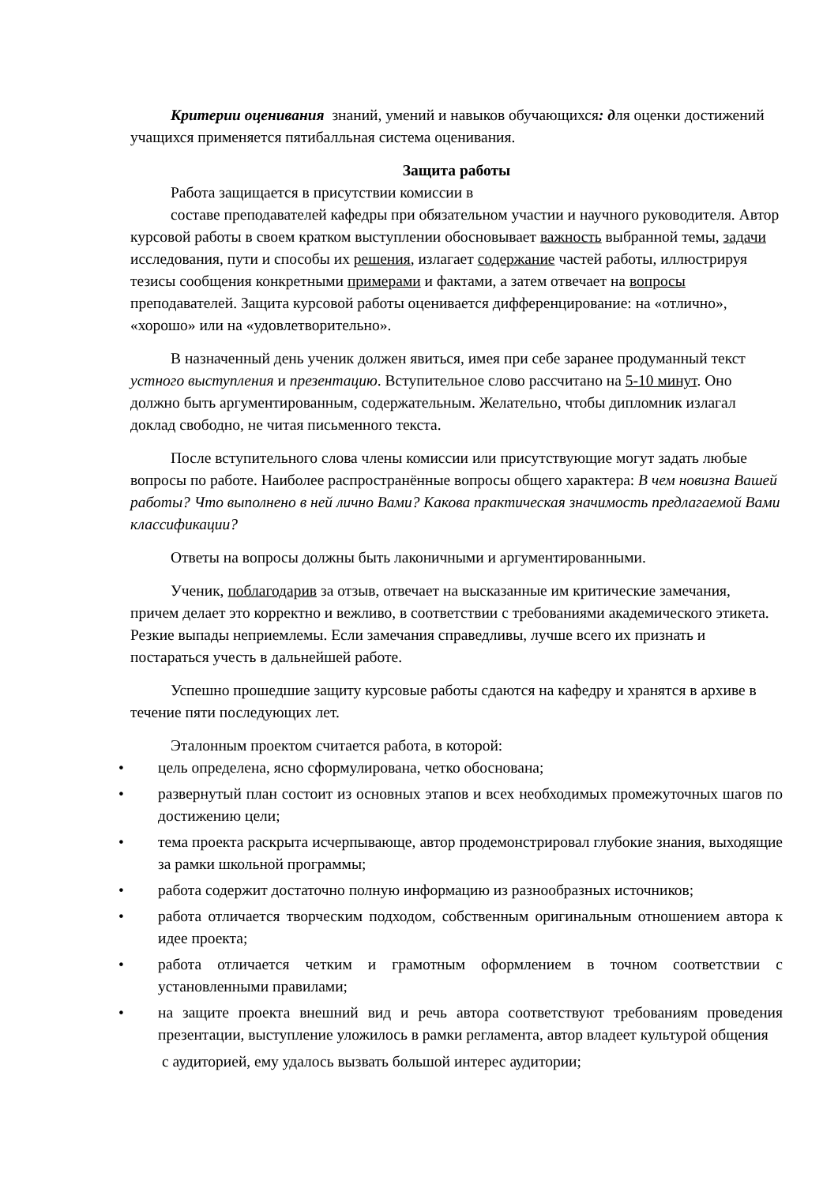Критерии оценивания знаний, умений и навыков обучающихся: для оценки достижений учащихся применяется пятибалльная система оценивания.
Защита работы
Работа защищается в присутствии комиссии в
составе преподавателей кафедры при обязательном участии и научного руководителя. Автор курсовой работы в своем кратком выступлении обосновывает важность выбранной темы, задачи исследования, пути и способы их решения, излагает содержание частей работы, иллюстрируя тезисы сообщения конкретными примерами и фактами, а затем отвечает на вопросы преподавателей. Защита курсовой работы оценивается дифференцирование: на «отлично», «хорошо» или на «удовлетворительно».
В назначенный день ученик должен явиться, имея при себе заранее продуманный текст устного выступления и презентацию. Вступительное слово рассчитано на 5-10 минут. Оно должно быть аргументированным, содержательным. Желательно, чтобы дипломник излагал доклад свободно, не читая письменного текста.
После вступительного слова члены комиссии или присутствующие могут задать любые вопросы по работе. Наиболее распространённые вопросы общего характера: В чем новизна Вашей работы? Что выполнено в ней лично Вами? Какова практическая значимость предлагаемой Вами классификации?
Ответы на вопросы должны быть лаконичными и аргументированными.
Ученик, поблагодарив за отзыв, отвечает на высказанные им критические замечания, причем делает это корректно и вежливо, в соответствии с требованиями академического этикета. Резкие выпады неприемлемы. Если замечания справедливы, лучше всего их признать и постараться учесть в дальнейшей работе.
Успешно прошедшие защиту курсовые работы сдаются на кафедру и хранятся в архиве в течение пяти последующих лет.
Эталонным проектом считается работа, в которой:
• цель определена, ясно сформулирована, четко обоснована;
• развернутый план состоит из основных этапов и всех необходимых промежуточных шагов по достижению цели;
• тема проекта раскрыта исчерпывающе, автор продемонстрировал глубокие знания, выходящие за рамки школьной программы;
• работа содержит достаточно полную информацию из разнообразных источников;
• работа отличается творческим подходом, собственным оригинальным отношением автора к идее проекта;
• работа отличается четким и грамотным оформлением в точном соответствии с установленными правилами;
• на защите проекта внешний вид и речь автора соответствуют требованиям проведения презентации, выступление уложилось в рамки регламента, автор владеет культурой общения
с аудиторией, ему удалось вызвать большой интерес аудитории;